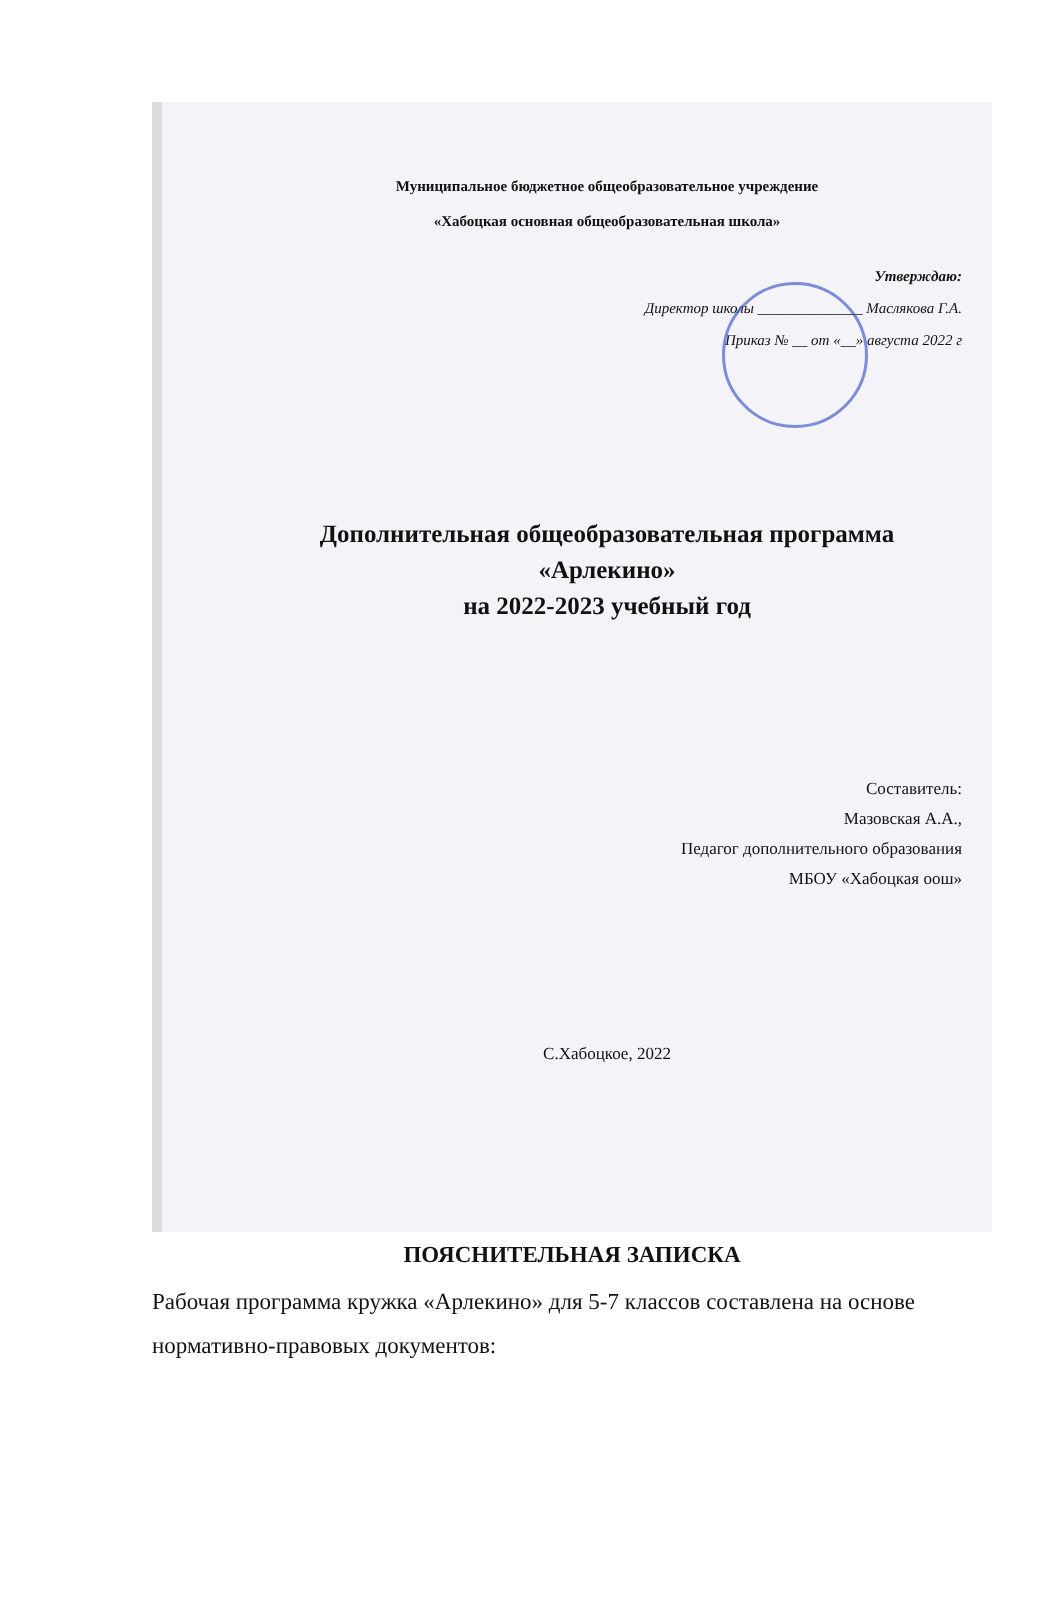Муниципальное бюджетное общеобразовательное учреждение
«Хабоцкая основная общеобразовательная школа»
Утверждаю:
Директор школы ______________ Маслякова Г.А.
Приказ № __ от «__» августа 2022 г
Дополнительная общеобразовательная программа
«Арлекино»
на 2022-2023 учебный год
Составитель:
Мазовская А.А.,
Педагог дополнительного образования
МБОУ «Хабоцкая оош»
С.Хабоцкое, 2022
ПОЯСНИТЕЛЬНАЯ ЗАПИСКА
Рабочая программа кружка «Арлекино» для 5-7 классов составлена на основе нормативно-правовых документов: